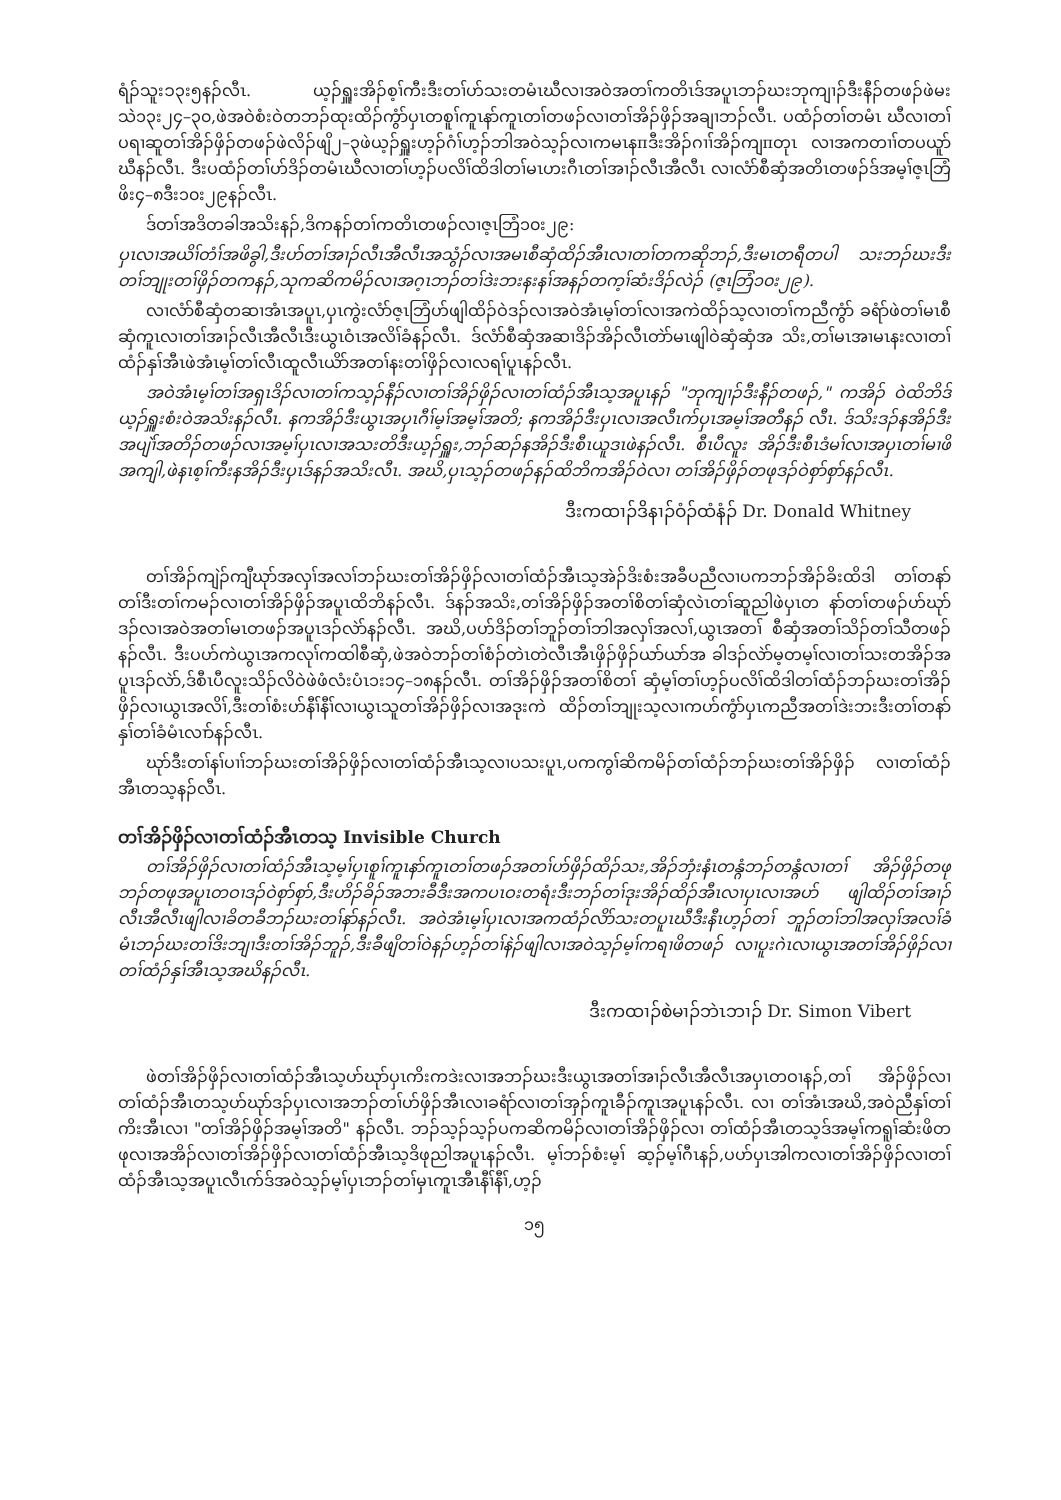ရံၣ်သူးၥ၃း၅နၣ်လီၤ. ယ့ၣ်ရှူးအိၣ်စ့ၢ်ကီးဒီးတၢ်ဟ်သးတမံၤဃီလၢအဝဲအတၢ်ကတိၤဒ်အပူၤဘၣ်ဃးဘုကျၢၣ်ဒီးနီၣ်တဖၣ်ဖဲမး သဲ၁၃း၂၄–၃၀,ဖဲအဝဲစံးဝဲတဘၣ်ထုးထိၣ်ကွံာ်ပှၤတစူၢ်ကူၤနာ်ကူၤတၢ်တဖၣ်လၢတၢ်အိၣ်ဖှိၣ်အချၢဘၣ်လီၤ. ပထံၣ်တၢ်တမံၤ ဃီလၢတၢ်ပရၢဆူတၢ်အိၣ်ဖှိၣ်တဖၣ်ဖဲလိၣ်ဖျိ၂–၃ဖဲယ့ၣ်ရှူးဟ့ၣ်ဂံၢ်ဟ့ၣ်ဘါအဝဲသ့ၣ်လၢကမၤနπဒီးအိၣ်ဂၢၢ်အိၣ်ကျπတုၤ လၢအကတၢၢ်တပယူာ်ဃီနၣ်လီၤ. ဒီးပထံၣ်တၢ်ဟ်ဒိၣ်တမံၤဃီလၢတၢ်ဟ့ၣ်ပလိၢ်ထိဒါတၢ်မၤဟးဂီၤတၢ်အၢၣ်လီၤအီလီၤ လၢလံာ်စီဆှံအတိၤတဖၣ်ဒ်အမ့ၢ်ဇ့ၤဘြံဖိး၄–၈ဒီး၁၀း၂၉နၣ်လီၤ.
ဒ်တၢ်အဒိတခါအသိးနၣ်,ဒိကနၣ်တၢ်ကတိၤတဖၣ်လၢဇ့ၤဘြံ၁၀း၂၉:
ပှၤလၢအယိၢ်တံၢ်အဖိခွါ,ဒီးဟ်တၢ်အၢၣ်လီၤအီလီၤအသွံၣ်လၢအမၤစီဆှံထိၣ်အီၤလၢတၢ်တကဆိုဘၣ်,ဒီးမၤတရီတပါ သးဘၣ်ဃးဒီးတၢ်ဘျုးတၢ်ဖှိၣ်တကနၣ်,သုကဆိကမိၣ်လၢအဂ့ၤဘၣ်တၢ်ဒဲးဘးနးနၢ်အနၣ်တက့ၢ်ဆံးဒိၣ်လဲၣ် (ဇ့ၤဘြံ၁၀း၂၉).
လၢလံာ်စီဆှံတဆၢအံၤအပူၤ,ပှၤကွဲးလံာ်ဇ့ၤဘြံဟ်ဖျါထိၣ်ဝဲဒၣ်လၢအဝဲအံၤမ့ၢ်တၢ်လၢအကဲထိၣ်သ့လၢတၢ်ကညီကွံာ် ခရံာ်ဖဲတၢ်မၤစီဆှံကူၤလၢတၢ်အၢၣ်လီၤအီလီၤဒီးယွၤဝံၤအလိၢ်ခံနၣ်လီၤ. ဒ်လံာ်စီဆှံအဆၢဒိၣ်အိၣ်လီၤတဲာ်မၤဖျါဝဲဆှံဆှံအ သိး,တၢ်မၤအၢမၤနးလၢတၢ်ထံၣ်နှၢ်အီၤဖဲအံၤမ့ၢ်တၢ်လီၤထူလီၤယိာ်အတၢ်နးတၢ်ဖှိၣ်လၢလရၢ်ပူၤနၣ်လီၤ.
အဝဲအံၤမ့ၢ်တၢ်အရှၤဒိၣ်လၢတၢ်ကသ့ၣ်နီၣ်လၢတၢ်အိၣ်ဖှိၣ်လၢတၢ်ထံၣ်အီၤသ့အပူၤနၣ် "ဘုကျၢၣ်ဒီးနီၣ်တဖၣ်," ကအိၣ် ဝဲထိဘိဒ်ယ့ၣ်ရှူးစံးဝဲအသိးနၣ်လီၤ. နကအိၣ်ဒီးယွၤအပှၤဂီၢ်မ့ၢ်အမ့ၢ်အတိ; နကအိၣ်ဒီးပှၤလၢအလီၤက်ပှၤအမ့ၢ်အတီနၣ် လီၤ. ဒ်သိးဒၣ်နအိၣ်ဒီးအပျဲၢ်အတိၣ်တဖၣ်လၢအမ့ၢ်ပှၤလၢအသးတိဒီးယ့ၣ်ရှူး,ဘၣ်ဆၣ်နအိၣ်ဒီးစီၤယူဒၤဖဲနၣ်လီၤ. စီၤပီလူး အိၣ်ဒီးစီၤဒံမၢ်လၢအပှၤတၢ်မၢဖိအကျါ,ဖဲနၤစ့ၢ်ကီးနအိၣ်ဒီးပှၤဒ်နၣ်အသိးလီၤ. အဃိ,ပှၤသ့ၣ်တဖၣ်နၣ်ထိဘိကအိၣ်ဝဲလၢ တၢ်အိၣ်ဖှိၣ်တဖုဒၣ်ဝဲစှာ်စှာ်နၣ်လီၤ.
ဒီးကထၢၣ်ဒိနၢၣ်ဝံၣ်ထံနံၣ် Dr. Donald Whitney
တၢ်အိၣ်ကျဲၣ်ကျီဃုာ်အလှၢ်အလၢ်ဘၣ်ဃးတၢ်အိၣ်ဖှိၣ်လၢတၢ်ထံၣ်အီၤသ့အဲၣ်ဒိးစံးအခီပညီလၢပကဘၣ်အိၣ်ခိးထိဒါ တၢ်တနာ်တၢ်ဒီးတၢ်ကမၣ်လၢတၢ်အိၣ်ဖှိၣ်အပူၤထိဘိနၣ်လီၤ. ဒ်နၣ်အသိး,တၢ်အိၣ်ဖှိၣ်အတၢ်စိတၢ်ဆှံလဲၤတၢ်ဆူညါဖဲပှၤတ နာ်တၢ်တဖၣ်ဟ်ဃုာ်ဒၣ်လၢအဝဲအတၢ်မၤတဖၣ်အပူၤဒၣ်လဲာ်နၣ်လီၤ. အဃိ,ပဟ်ဒိၣ်တၢ်ဘူၣ်တၢ်ဘါအလှၢ်အလၢ်,ယွၤအတၢ် စီဆှံအတၢ်သိၣ်တၢ်သီတဖၣ်နၣ်လီၤ. ဒီးပဟ်ကဲယွၤအကလုၢ်ကထါစီဆှံ,ဖဲအဝဲဘၣ်တၢ်စံၣ်တဲၤတဲလီၤအီၤဖှိၣ်ဖှိၣ်ယာ်ယာ်အ ခါဒၣ်လဲာ်မ့တမ့ၢ်လၢတၢ်သးတအိၣ်အပူၤဒၣ်လဲာ်,ဒ်စီၤပီလူးသိၣ်လိဝဲဖဲဖံလံးပံၤ၁း၁၄–၁၈နၣ်လီၤ. တၢ်အိၣ်ဖှိၣ်အတၢ်စိတၢ် ဆှံမ့ၢ်တၢ်ဟ့ၣ်ပလိၢ်ထိဒါတၢ်ထံၣ်ဘၣ်ဃးတၢ်အိၣ်ဖှိၣ်လၢယွၤအလိၢ်,ဒီးတၢ်စံးဟ်နီၢ်နီၢ်လၢယွၤသူတၢ်အိၣ်ဖှိၣ်လၢအဒုးကဲ ထိၣ်တၢ်ဘျုးသ့လၢကဟ်ကွံာ်ပှၤကညီအတၢ်ဒဲးဘးဒီးတၢ်တနာ်နှၢ်တၢ်ခံမံၤလၢာ်နၣ်လီၤ.
ဃုာ်ဒီးတၢ်နၢ်ပၢၢ်ဘၣ်ဃးတၢ်အိၣ်ဖှိၣ်လၢတၢ်ထံၣ်အီၤသ့လၢပသးပူၤ,ပကကွၢ်ဆိကမိၣ်တၢ်ထံၣ်ဘၣ်ဃးတၢ်အိၣ်ဖှိၣ် လၢတၢ်ထံၣ်အီၤတသ့နၣ်လီၤ.
တၢ်အိၣ်ဖှိၣ်လၢတၢ်ထံၣ်အီၤတသ့ Invisible Church
တၢ်အိၣ်ဖှိၣ်လၢတၢ်ထံၣ်အီၤသ့မ့ၢ်ပှၤစူၢ်ကူၤနာ်ကူၤတၢ်တဖၣ်အတၢ်ဟ်ဖှိၣ်ထိၣ်သး,အိၣ်ဘှံးနံၤတန္ဂံဘၣ်တန္ဂံလၢတၢ် အိၣ်ဖှိၣ်တဖုဘၣ်တဖုအပူၤတဝၢဒၣ်ဝဲစှာ်စှာ်,ဒီးဟိၣ်ခိၣ်အဘးခီဒီးအကပၤဝးတရံးဒီးဘၣ်တၢ်ဒုးအိၣ်ထိၣ်အီၤလၢပှၤလၢအပာ် ဖျါထိၣ်တၢ်အၢၣ်လီၤအီလီၤဖျါလၢခိတခီဘၣ်ဃးတၢ်နာ်နၣ်လီၤ. အဝဲအံၤမ့ၢ်ပှၤလၢအကထံၣ်လိာ်သးတပူၤဃီဒီးနီၤဟ့ၣ်တၢ် ဘူၣ်တၢ်ဘါအလှၢ်အလၢ်ခံမံၤဘၣ်ဃးတၢ်ဒိးဘျၢဒီးတၢ်အိၣ်ဘူၣ်,ဒီးခီဖျိတၢ်ဝဲနၣ်ဟ့ၣ်တၢ်နဲၣ်ဖျါလၢအဝဲသ့ၣ်မ့ၢ်ကရၢဖိတဖၣ် လၢပူးဂဲၤလၢယွၤအတၢ်အိၣ်ဖှိၣ်လၢတၢ်ထံၣ်နှၢ်အီၤသ့အဃိနၣ်လီၤ.
ဒီးကထၢၣ်စဲမၢၣ်ဘဲၤဘၢၣ် Dr. Simon Vibert
ဖဲတၢ်အိၣ်ဖှိၣ်လၢတၢ်ထံၣ်အီၤသ့ဟ်ဃုာ်ပှၤကိးကဒဲးလၢအဘၣ်ဃးဒီးယွၤအတၢ်အၢၣ်လီၤအီလီၤအပှၤတဝၢနၣ်,တၢ် အိၣ်ဖှိၣ်လၢတၢ်ထံၣ်အီၤတသ့ဟ်ဃုာ်ဒၣ်ပှၤလၢအဘၣ်တၢ်ဟ်ဖှိၣ်အီၤလၢခရံာ်လၢတၢ်အှၣ်ကူၤခီၣ်ကူၤအပူၤနၣ်လီၤ. လၢ တၢ်အံၤအဃိ,အဝဲညီနှၢ်တၢ်ကိးအီၤလၢ "တၢ်အိၣ်ဖှိၣ်အမ့ၢ်အတိ" နၣ်လီၤ. ဘၣ်သ့ၣ်သ့ၣ်ပကဆိကမိၣ်လၢတၢ်အိၣ်ဖှိၣ်လၢ တၢ်ထံၣ်အီၤတသ့ဒ်အမ့ၢ်ကရူၢ်ဆံးဖိတဖုလၢအအိၣ်လၢတၢ်အိၣ်ဖှိၣ်လၢတၢ်ထံၣ်အီၤသ့ဒိဖုညါအပူၤနၣ်လီၤ. မ့ၢ်ဘၣ်စံးမ့ၢ် ဆ့ၣ်မ့ၢ်ဂီၤနၣ်,ပဟ်ပှၤအါကလၢတၢ်အိၣ်ဖှိၣ်လၢတၢ်ထံၣ်အီၤသ့အပူၤလီၤက်ဒ်အဝဲသ့ၣ်မ့ၢ်ပှၤဘၣ်တၢ်မှၤကူၤအီၤနီၢ်နီၢ်,ဟ့ၣ်
၁၅